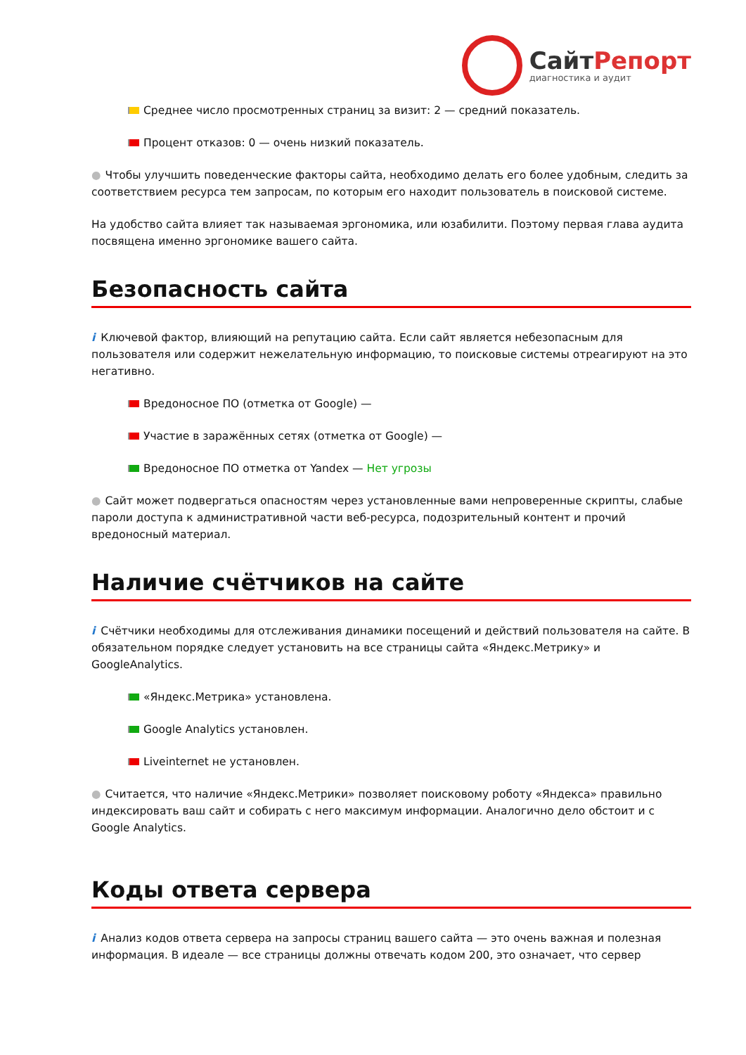СайтРепорт
диагностика и аудит
Среднее число просмотренных страниц за визит: 2 — средний показатель.
Процент отказов: 0 — очень низкий показатель.
● Чтобы улучшить поведенческие факторы сайта, необходимо делать его более удобным, следить за соответствием ресурса тем запросам, по которым его находит пользователь в поисковой системе.
На удобство сайта влияет так называемая эргономика, или юзабилити. Поэтому первая глава аудита посвящена именно эргономике вашего сайта.
Безопасность сайта
i Ключевой фактор, влияющий на репутацию сайта. Если сайт является небезопасным для пользователя или содержит нежелательную информацию, то поисковые системы отреагируют на это негативно.
Вредоносное ПО (отметка от Google) —
Участие в заражённых сетях (отметка от Google) —
Вредоносное ПО отметка от Yandex — Нет угрозы
● Сайт может подвергаться опасностям через установленные вами непроверенные скрипты, слабые пароли доступа к административной части веб-ресурса, подозрительный контент и прочий вредоносный материал.
Наличие счётчиков на сайте
i Счётчики необходимы для отслеживания динамики посещений и действий пользователя на сайте. В обязательном порядке следует установить на все страницы сайта «Яндекс.Метрику» и GoogleAnalytics.
«Яндекс.Метрика» установлена.
Google Analytics установлен.
Liveinternet не установлен.
● Считается, что наличие «Яндекс.Метрики» позволяет поисковому роботу «Яндекса» правильно индексировать ваш сайт и собирать с него максимум информации. Аналогично дело обстоит и с Google Analytics.
Коды ответа сервера
i Анализ кодов ответа сервера на запросы страниц вашего сайта — это очень важная и полезная информация. В идеале — все страницы должны отвечать кодом 200, это означает, что сервер